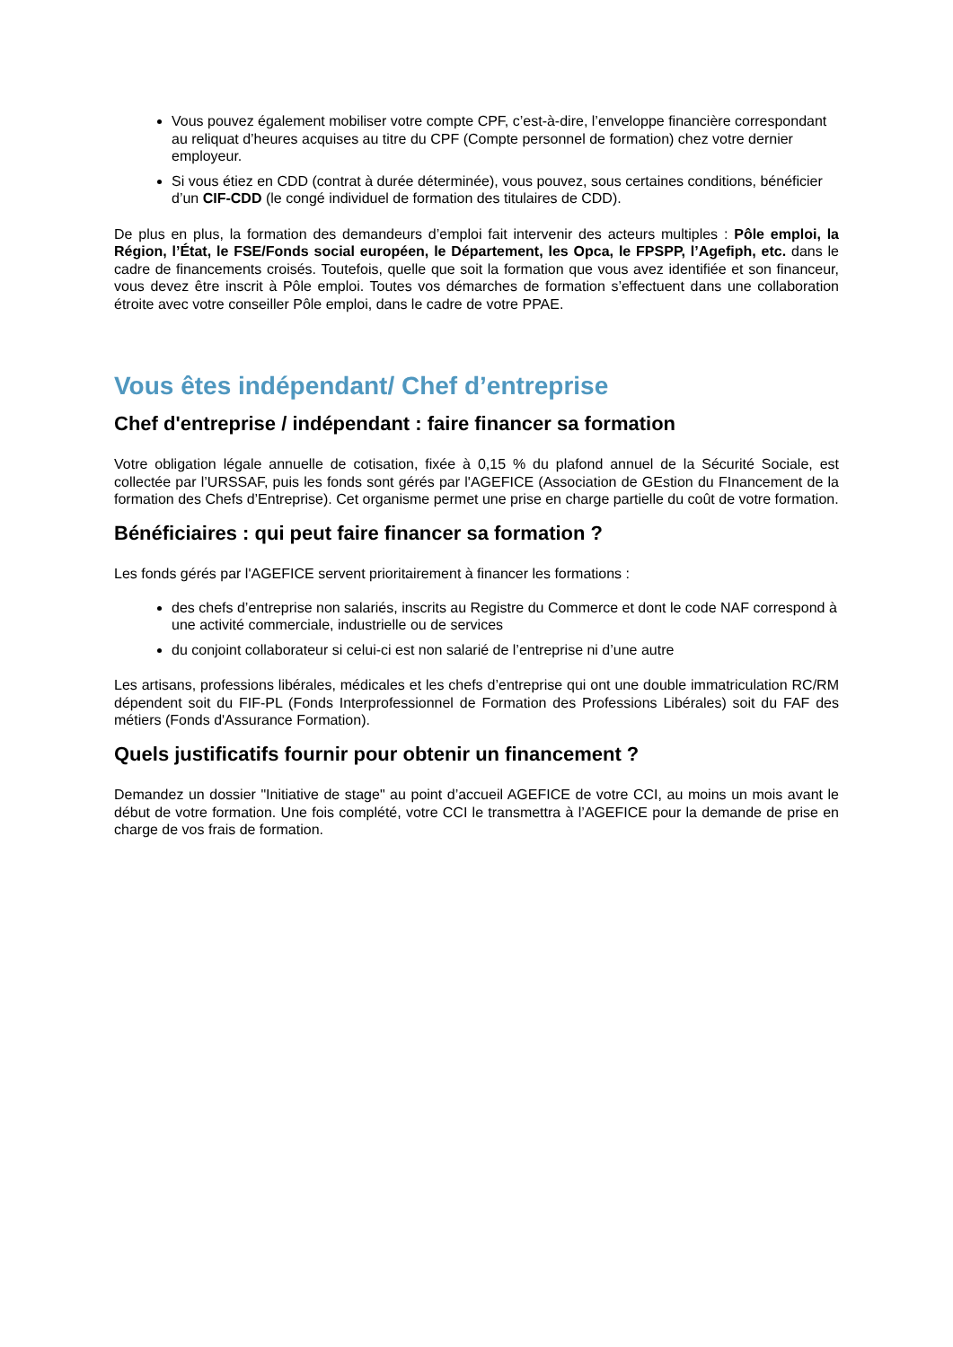Vous pouvez également mobiliser votre compte CPF, c’est-à-dire, l’enveloppe financière correspondant au reliquat d’heures acquises au titre du CPF (Compte personnel de formation) chez votre dernier employeur.
Si vous étiez en CDD (contrat à durée déterminée), vous pouvez, sous certaines conditions, bénéficier d’un CIF-CDD (le congé individuel de formation des titulaires de CDD).
De plus en plus, la formation des demandeurs d’emploi fait intervenir des acteurs multiples : Pôle emploi, la Région, l’État, le FSE/Fonds social européen, le Département, les Opca, le FPSPP, l’Agefiph, etc. dans le cadre de financements croisés. Toutefois, quelle que soit la formation que vous avez identifiée et son financeur, vous devez être inscrit à Pôle emploi. Toutes vos démarches de formation s’effectuent dans une collaboration étroite avec votre conseiller Pôle emploi, dans le cadre de votre PPAE.
Vous êtes indépendant/ Chef d’entreprise
Chef d'entreprise / indépendant : faire financer sa formation
Votre obligation légale annuelle de cotisation, fixée à 0,15 % du plafond annuel de la Sécurité Sociale, est collectée par l’URSSAF, puis les fonds sont gérés par l'AGEFICE (Association de GEstion du FInancement de la formation des Chefs d’Entreprise). Cet organisme permet une prise en charge partielle du coût de votre formation.
Bénéficiaires : qui peut faire financer sa formation ?
Les fonds gérés par l'AGEFICE servent prioritairement à financer les formations :
des chefs d’entreprise non salariés, inscrits au Registre du Commerce et dont le code NAF correspond à une activité commerciale, industrielle ou de services
du conjoint collaborateur si celui-ci est non salarié de l’entreprise ni d’une autre
Les artisans, professions libérales, médicales et les chefs d’entreprise qui ont une double immatriculation RC/RM dépendent soit du FIF-PL (Fonds Interprofessionnel de Formation des Professions Libérales) soit du FAF des métiers (Fonds d'Assurance Formation).
Quels justificatifs fournir pour obtenir un financement ?
Demandez un dossier "Initiative de stage" au point d’accueil AGEFICE de votre CCI, au moins un mois avant le début de votre formation. Une fois complété, votre CCI le transmettra à l’AGEFICE pour la demande de prise en charge de vos frais de formation.